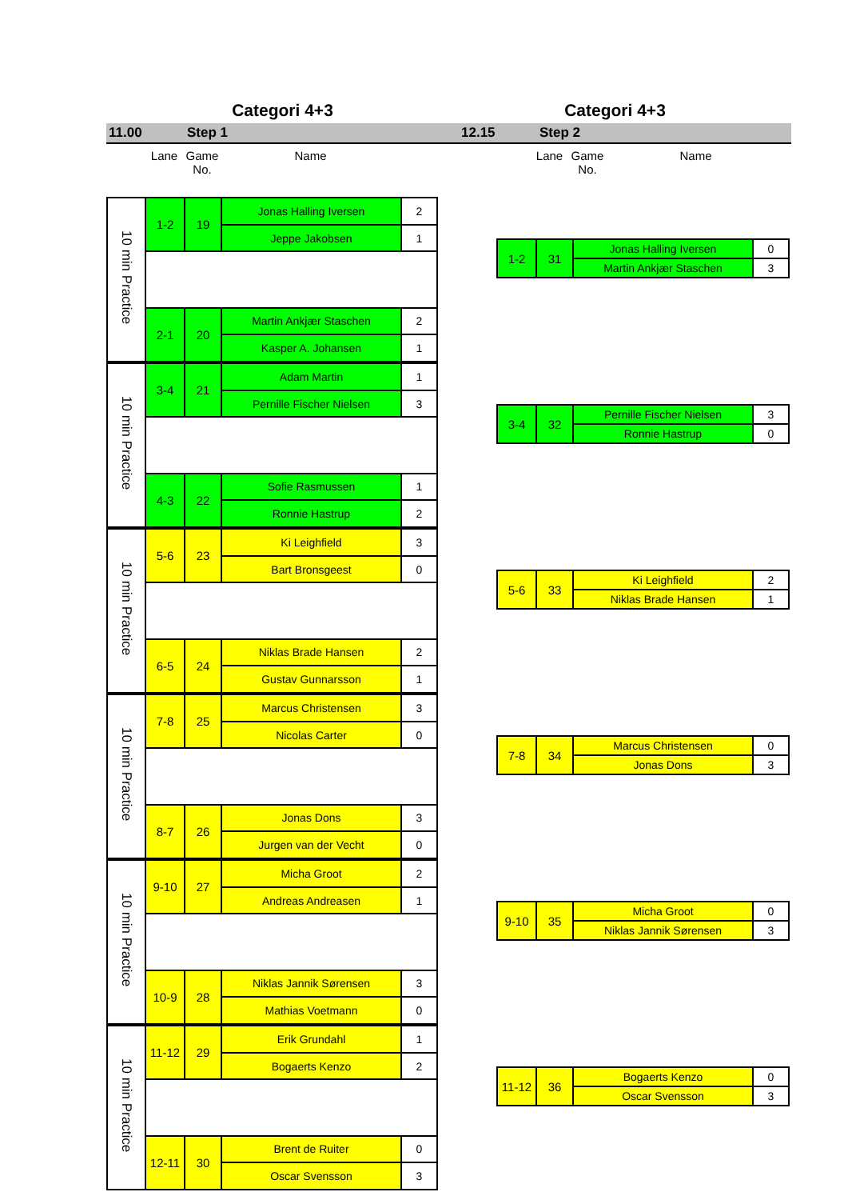Categori 4+3 Categori 4+3
11.00 Step 1 12.15 Step 2
Lane Game
No.
Name Lane Game
No.
Name
| 10 min Practice | 1-2 | 19 | Jonas Halling Iversen | 2 |
| | | | Jeppe Jakobsen | 1 |
| | 2-1 | 20 | Martin Ankjær Staschen | 2 |
| | | | Kasper A. Johansen | 1 |
| 1-2 | 31 | Jonas Halling Iversen | 0 |
| | | Martin Ankjær Staschen | 3 |
| 10 min Practice | 3-4 | 21 | Adam Martin | 1 |
| | | | Pernille Fischer Nielsen | 3 |
| | 4-3 | 22 | Sofie Rasmussen | 1 |
| | | | Ronnie Hastrup | 2 |
| 3-4 | 32 | Pernille Fischer Nielsen | 3 |
| | | Ronnie Hastrup | 0 |
| 10 min Practice | 5-6 | 23 | Ki Leighfield | 3 |
| | | | Bart Bronsgeest | 0 |
| | 6-5 | 24 | Niklas Brade Hansen | 2 |
| | | | Gustav Gunnarsson | 1 |
| 5-6 | 33 | Ki Leighfield | 2 |
| | | Niklas Brade Hansen | 1 |
| 10 min Practice | 7-8 | 25 | Marcus Christensen | 3 |
| | | | Nicolas Carter | 0 |
| | 8-7 | 26 | Jonas Dons | 3 |
| | | | Jurgen van der Vecht | 0 |
| 7-8 | 34 | Marcus Christensen | 0 |
| | | Jonas Dons | 3 |
| 10 min Practice | 9-10 | 27 | Micha Groot | 2 |
| | | | Andreas Andreasen | 1 |
| | 10-9 | 28 | Niklas Jannik Sørensen | 3 |
| | | | Mathias Voetmann | 0 |
| 9-10 | 35 | Micha Groot | 0 |
| | | Niklas Jannik Sørensen | 3 |
| 10 min Practice | 11-12 | 29 | Erik Grundahl | 1 |
| | | | Bogaerts Kenzo | 2 |
| | 12-11 | 30 | Brent de Ruiter | 0 |
| | | | Oscar Svensson | 3 |
| 11-12 | 36 | Bogaerts Kenzo | 0 |
| | | Oscar Svensson | 3 |